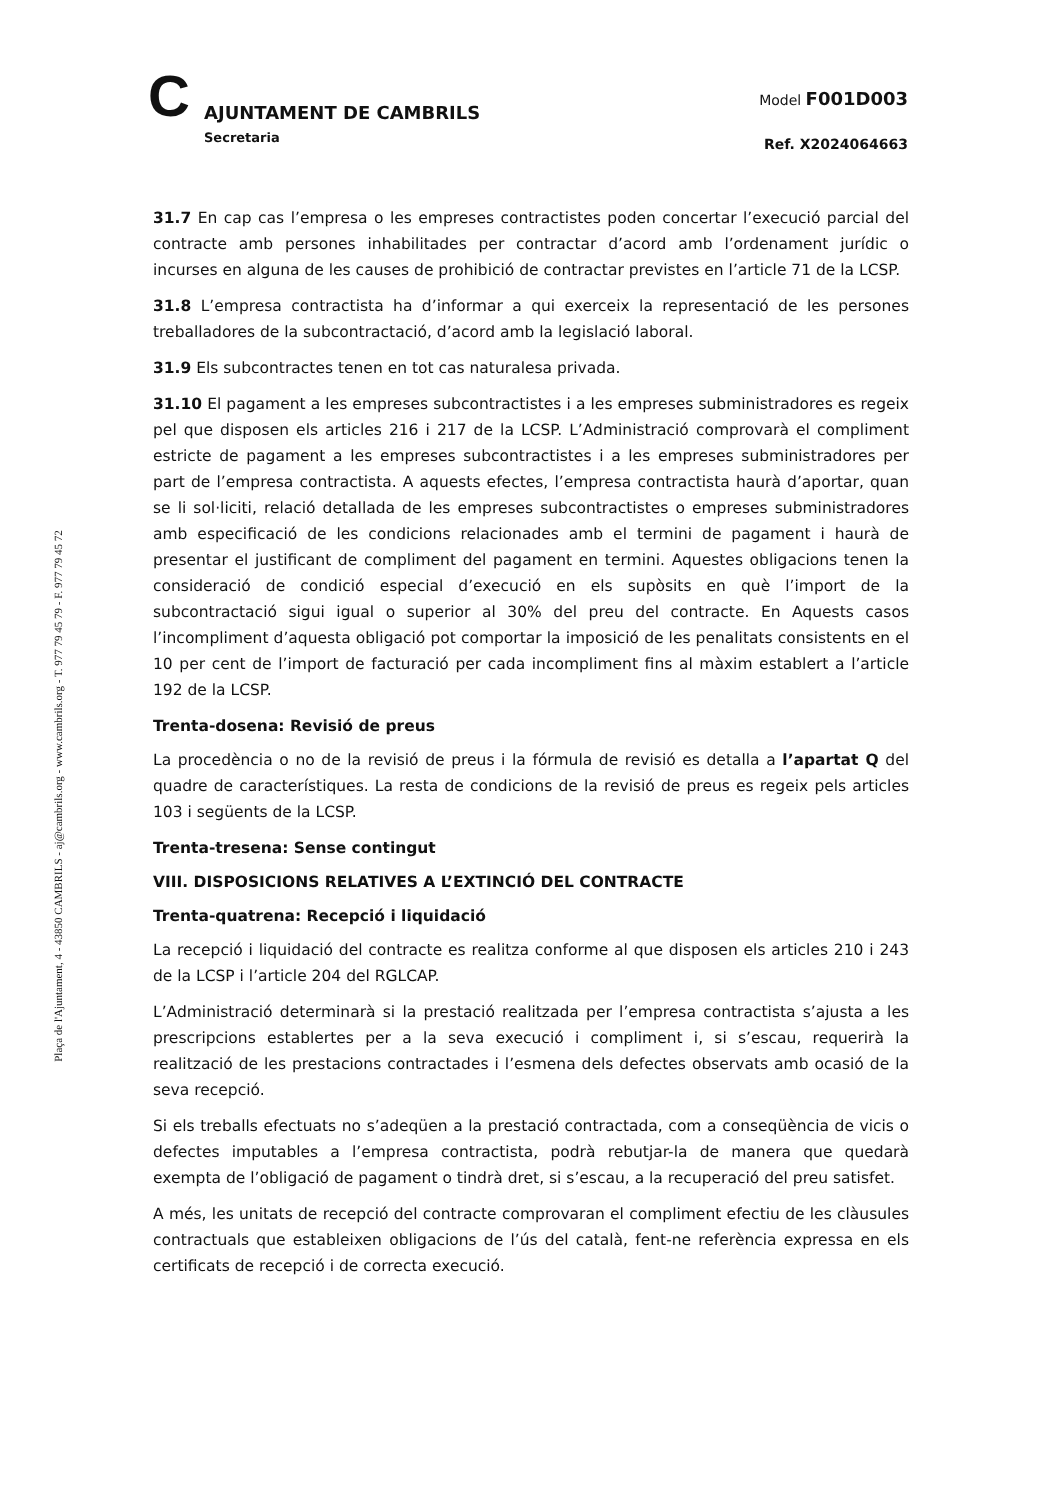C AJUNTAMENT DE CAMBRILS
Secretaria
Model F001D003
Ref. X2024064663
Plaça de l'Ajuntament, 4 - 43850 CAMBRILS - aj@cambrils.org - www.cambrils.org - T. 977 79 45 79 - F. 977 79 45 72
31.7 En cap cas l’empresa o les empreses contractistes poden concertar l’execució parcial del contracte amb persones inhabilitades per contractar d’acord amb l’ordenament jurídic o incurses en alguna de les causes de prohibició de contractar previstes en l’article 71 de la LCSP.
31.8 L’empresa contractista ha d’informar a qui exerceix la representació de les persones treballadores de la subcontractació, d’acord amb la legislació laboral.
31.9 Els subcontractes tenen en tot cas naturalesa privada.
31.10 El pagament a les empreses subcontractistes i a les empreses subministradores es regeix pel que disposen els articles 216 i 217 de la LCSP. L’Administració comprovarà el compliment estricte de pagament a les empreses subcontractistes i a les empreses subministradores per part de l’empresa contractista. A aquests efectes, l’empresa contractista haurà d’aportar, quan se li sol·liciti, relació detallada de les empreses subcontractistes o empreses subministradores amb especificació de les condicions relacionades amb el termini de pagament i haurà de presentar el justificant de compliment del pagament en termini. Aquestes obligacions tenen la consideració de condició especial d’execució en els supòsits en què l’import de la subcontractació sigui igual o superior al 30% del preu del contracte. En Aquests casos l’incompliment d’aquesta obligació pot comportar la imposició de les penalitats consistents en el 10 per cent de l’import de facturació per cada incompliment fins al màxim establert a l’article 192 de la LCSP.
Trenta-dosena: Revisió de preus
La procedència o no de la revisió de preus i la fórmula de revisió es detalla a l’apartat Q del quadre de característiques. La resta de condicions de la revisió de preus es regeix pels articles 103 i següents de la LCSP.
Trenta-tresena: Sense contingut
VIII. DISPOSICIONS RELATIVES A L’EXTINCIÓ DEL CONTRACTE
Trenta-quatrena: Recepció i liquidació
La recepció i liquidació del contracte es realitza conforme al que disposen els articles 210 i 243 de la LCSP i l’article 204 del RGLCAP.
L’Administració determinarà si la prestació realitzada per l’empresa contractista s’ajusta a les prescripcions establertes per a la seva execució i compliment i, si s’escau, requerirà la realització de les prestacions contractades i l’esmena dels defectes observats amb ocasió de la seva recepció.
Si els treballs efectuats no s’adeqüen a la prestació contractada, com a conseqüència de vicis o defectes imputables a l’empresa contractista, podrà rebutjar-la de manera que quedarà exempta de l’obligació de pagament o tindrà dret, si s’escau, a la recuperació del preu satisfet.
A més, les unitats de recepció del contracte comprovaran el compliment efectiu de les clàusules contractuals que estableixen obligacions de l’ús del català, fent-ne referència expressa en els certificats de recepció i de correcta execució.